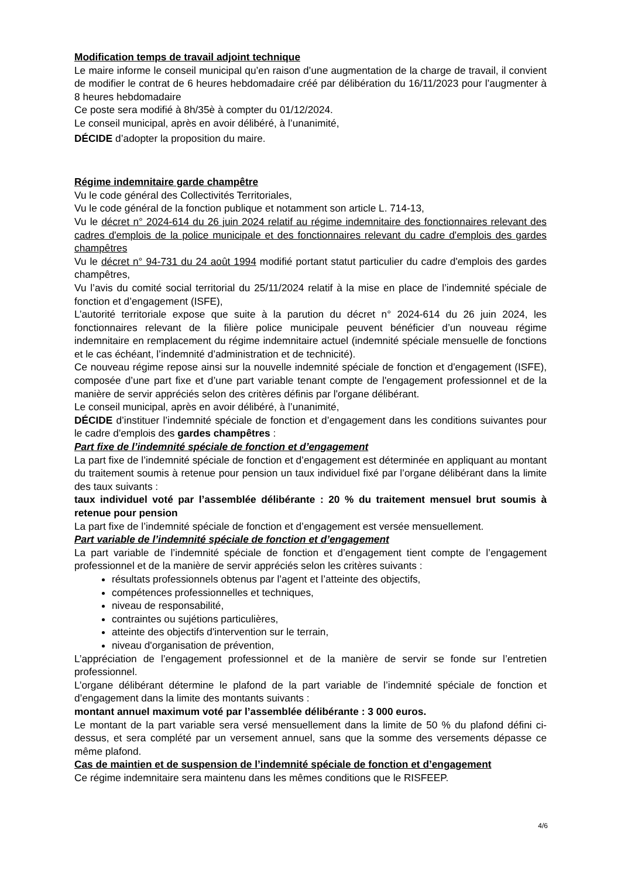Modification temps de travail adjoint technique
Le maire informe le conseil municipal qu’en raison d’une augmentation de la charge de travail, il convient de modifier le contrat de 6 heures hebdomadaire créé par délibération du 16/11/2023 pour l’augmenter à 8 heures hebdomadaire
Ce poste sera modifié à 8h/35è à compter du 01/12/2024.
Le conseil municipal, après en avoir délibéré, à l’unanimité,
DÉCIDE d’adopter la proposition du maire.
Régime indemnitaire garde champêtre
Vu le code général des Collectivités Territoriales,
Vu le code général de la fonction publique et notamment son article L. 714-13,
Vu le décret n° 2024-614 du 26 juin 2024 relatif au régime indemnitaire des fonctionnaires relevant des cadres d'emplois de la police municipale et des fonctionnaires relevant du cadre d'emplois des gardes champêtres
Vu le décret n° 94-731 du 24 août 1994 modifié portant statut particulier du cadre d'emplois des gardes champêtres,
Vu l’avis du comité social territorial du 25/11/2024 relatif à la mise en place de l’indemnité spéciale de fonction et d’engagement (ISFE),
L’autorité territoriale expose que suite à la parution du décret n° 2024-614 du 26 juin 2024, les fonctionnaires relevant de la filière police municipale peuvent bénéficier d’un nouveau régime indemnitaire en remplacement du régime indemnitaire actuel (indemnité spéciale mensuelle de fonctions et le cas échéant, l’indemnité d’administration et de technicité).
Ce nouveau régime repose ainsi sur la nouvelle indemnité spéciale de fonction et d'engagement (ISFE), composée d’une part fixe et d’une part variable tenant compte de l'engagement professionnel et de la manière de servir appréciés selon des critères définis par l'organe délibérant.
Le conseil municipal, après en avoir délibéré, à l’unanimité,
DÉCIDE d’instituer l’indemnité spéciale de fonction et d’engagement dans les conditions suivantes pour le cadre d'emplois des gardes champêtres :
Part fixe de l’indemnité spéciale de fonction et d’engagement
La part fixe de l’indemnité spéciale de fonction et d’engagement est déterminée en appliquant au montant du traitement soumis à retenue pour pension un taux individuel fixé par l’organe délibérant dans la limite des taux suivants :
taux individuel voté par l’assemblée délibérante : 20 % du traitement mensuel brut soumis à retenue pour pension
La part fixe de l’indemnité spéciale de fonction et d’engagement est versée mensuellement.
Part variable de l’indemnité spéciale de fonction et d’engagement
La part variable de l’indemnité spéciale de fonction et d’engagement tient compte de l’engagement professionnel et de la manière de servir appréciés selon les critères suivants :
résultats professionnels obtenus par l’agent et l’atteinte des objectifs,
compétences professionnelles et techniques,
niveau de responsabilité,
contraintes ou sujétions particulières,
atteinte des objectifs d'intervention sur le terrain,
niveau d'organisation de prévention,
L’appréciation de l’engagement professionnel et de la manière de servir se fonde sur l’entretien professionnel.
L’organe délibérant détermine le plafond de la part variable de l’indemnité spéciale de fonction et d’engagement dans la limite des montants suivants :
montant annuel maximum voté par l’assemblée délibérante : 3 000 euros.
Le montant de la part variable sera versé mensuellement dans la limite de 50 % du plafond défini ci-dessus, et sera complété par un versement annuel, sans que la somme des versements dépasse ce même plafond.
Cas de maintien et de suspension de l’indemnité spéciale de fonction et d’engagement
Ce régime indemnitaire sera maintenu dans les mêmes conditions que le RISFEEP.
4/6